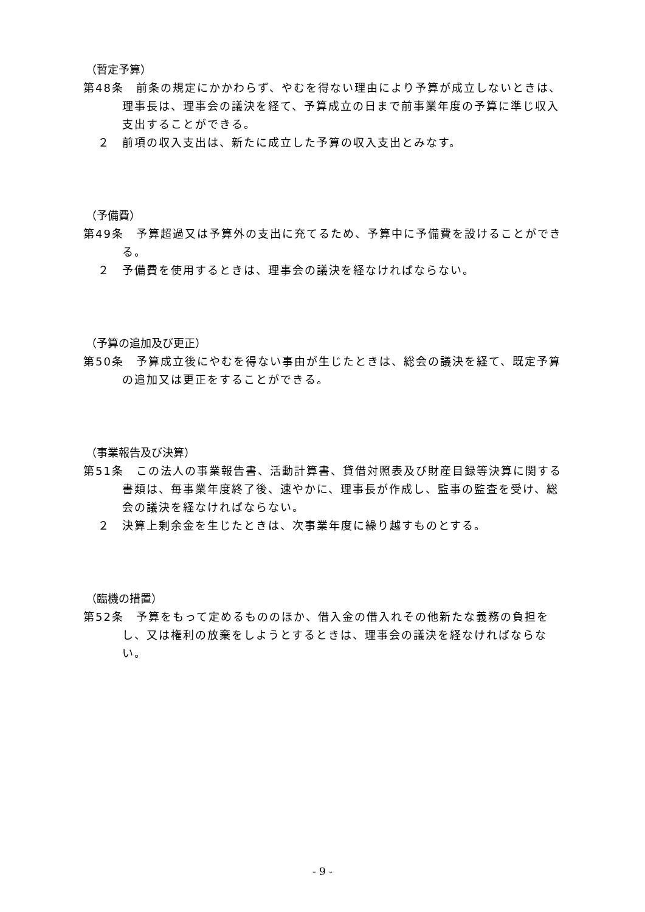（暫定予算）
第48条　前条の規定にかかわらず、やむを得ない理由により予算が成立しないときは、理事長は、理事会の議決を経て、予算成立の日まで前事業年度の予算に準じ収入支出することができる。
２　前項の収入支出は、新たに成立した予算の収入支出とみなす。
（予備費）
第49条　予算超過又は予算外の支出に充てるため、予算中に予備費を設けることができる。
２　予備費を使用するときは、理事会の議決を経なければならない。
（予算の追加及び更正）
第50条　予算成立後にやむを得ない事由が生じたときは、総会の議決を経て、既定予算の追加又は更正をすることができる。
（事業報告及び決算）
第51条　この法人の事業報告書、活動計算書、貸借対照表及び財産目録等決算に関する書類は、毎事業年度終了後、速やかに、理事長が作成し、監事の監査を受け、総会の議決を経なければならない。
２　決算上剰余金を生じたときは、次事業年度に繰り越すものとする。
（臨機の措置）
第52条　予算をもって定めるもののほか、借入金の借入れその他新たな義務の負担をし、又は権利の放棄をしようとするときは、理事会の議決を経なければならない。
- 9 -